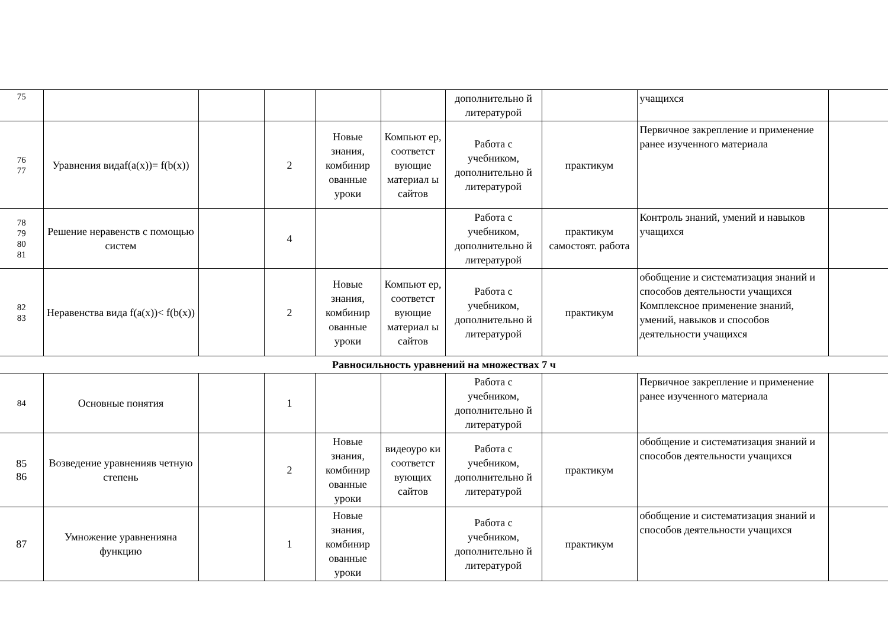| 75 | | | | | | дополнительно й литературой | | учащихся | |
| 76 77 | Уравнения видаf(a(x))= f(b(x)) | | 2 | Новые знания, комбинир ованные уроки | Компьют ер, соответст вующие материал ы сайтов | Работа с учебником, дополнительно й литературой | практикум | Первичное закрепление и применение ранее изученного материала | |
| 78 79 80 81 | Решение неравенств с помощью систем | | 4 | | | Работа с учебником, дополнительно й литературой | практикум самостоят. работа | Контроль знаний, умений и навыков учащихся | |
| 82 83 | Неравенства вида f(a(x))< f(b(x)) | | 2 | Новые знания, комбинир ованные уроки | Компьют ер, соответст вующие материал ы сайтов | Работа с учебником, дополнительно й литературой | практикум | обобщение и систематизация знаний и способов деятельности учащихся Комплексное применение знаний, умений, навыков и способов деятельности учащихся | |
| Равносильность уравнений на множествах 7 ч | | | | | | | | | |
| 84 | Основные понятия | | 1 | | | Работа с учебником, дополнительно й литературой | | Первичное закрепление и применение ранее изученного материала | |
| 85 86 | Возведение уравненияв четную степень | | 2 | Новые знания, комбинир ованные уроки | видеоуро ки соответст вующих сайтов | Работа с учебником, дополнительно й литературой | практикум | обобщение и систематизация знаний и способов деятельности учащихся | |
| 87 | Умножение уравненияна функцию | | 1 | Новые знания, комбинир ованные уроки | | Работа с учебником, дополнительно й литературой | практикум | обобщение и систематизация знаний и способов деятельности учащихся | |